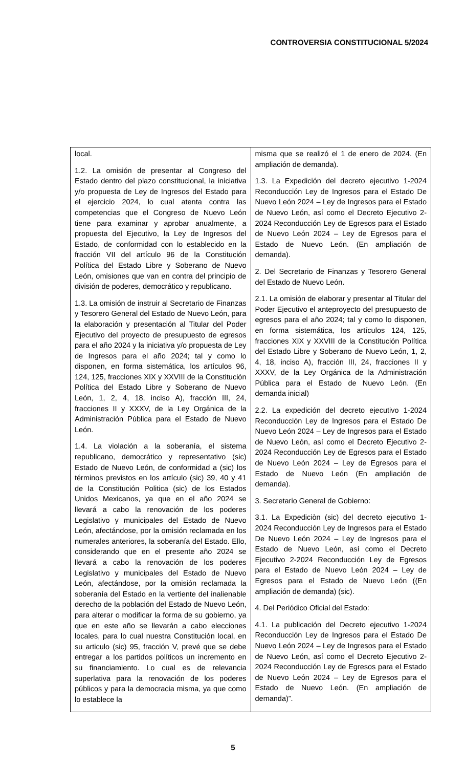CONTROVERSIA CONSTITUCIONAL 5/2024
| local. 1.2. La omisión de presentar al Congreso del Estado dentro del plazo constitucional, la iniciativa y/o propuesta de Ley de Ingresos del Estado para el ejercicio 2024, lo cual atenta contra las competencias que el Congreso de Nuevo León tiene para examinar y aprobar anualmente, a propuesta del Ejecutivo, la Ley de Ingresos del Estado, de conformidad con lo establecido en la fracción VII del artículo 96 de la Constitución Política del Estado Libre y Soberano de Nuevo León, omisiones que van en contra del principio de división de poderes, democrático y republicano. 1.3. La omisión de instruir al Secretario de Finanzas y Tesorero General del Estado de Nuevo León, para la elaboración y presentación al Titular del Poder Ejecutivo del proyecto de presupuesto de egresos para el año 2024 y la iniciativa y/o propuesta de Ley de Ingresos para el año 2024; tal y como lo disponen, en forma sistemática, los artículos 96, 124, 125, fracciones XIX y XXVIII de la Constitución Política del Estado Libre y Soberano de Nuevo León, 1, 2, 4, 18, inciso A), fracción III, 24, fracciones II y XXXV, de la Ley Orgánica de la Administración Pública para el Estado de Nuevo León. 1.4. La violación a la soberanía, el sistema republicano, democrático y representativo (sic) Estado de Nuevo León, de conformidad a (sic) los términos previstos en los artículo (sic) 39, 40 y 41 de la Constitución Politica (sic) de los Estados Unidos Mexicanos, ya que en el año 2024 se llevará a cabo la renovación de los poderes Legislativo y municipales del Estado de Nuevo León, afectándose, por la omisión reclamada en los numerales anteriores, la soberanía del Estado. Ello, considerando que en el presente año 2024 se llevará a cabo la renovación de los poderes Legislativo y municipales del Estado de Nuevo León, afectándose, por la omisión reclamada la soberanía del Estado en la vertiente del inalienable derecho de la población del Estado de Nuevo León, para alterar o modificar la forma de su gobierno, ya que en este año se llevarán a cabo elecciones locales, para lo cual nuestra Constitución local, en su articulo (sic) 95, fracción V, prevé que se debe entregar a los partidos políticos un incremento en su financiamiento. Lo cual es de relevancia superlativa para la renovación de los poderes públicos y para la democracia misma, ya que como lo establece la | misma que se realizó el 1 de enero de 2024. (En ampliación de demanda). 1.3. La Expedición del decreto ejecutivo 1-2024 Reconducción Ley de Ingresos para el Estado De Nuevo León 2024 – Ley de Ingresos para el Estado de Nuevo León, así como el Decreto Ejecutivo 2-2024 Reconducción Ley de Egresos para el Estado de Nuevo León 2024 – Ley de Egresos para el Estado de Nuevo León. (En ampliación de demanda). 2. Del Secretario de Finanzas y Tesorero General del Estado de Nuevo León. 2.1. La omisión de elaborar y presentar al Titular del Poder Ejecutivo el anteproyecto del presupuesto de egresos para el año 2024; tal y como lo disponen, en forma sistemática, los artículos 124, 125, fracciones XIX y XXVIII de la Constitución Política del Estado Libre y Soberano de Nuevo León, 1, 2, 4, 18, inciso A), fracción III, 24, fracciones II y XXXV, de la Ley Orgánica de la Administración Pública para el Estado de Nuevo León. (En demanda inicial) 2.2. La expedición del decreto ejecutivo 1-2024 Reconducción Ley de Ingresos para el Estado De Nuevo León 2024 – Ley de Ingresos para el Estado de Nuevo León, así como el Decreto Ejecutivo 2-2024 Reconducción Ley de Egresos para el Estado de Nuevo León 2024 – Ley de Egresos para el Estado de Nuevo León (En ampliación de demanda). 3. Secretario General de Gobierno: 3.1. La Expediciòn (sic) del decreto ejecutivo 1-2024 Reconducción Ley de Ingresos para el Estado De Nuevo León 2024 – Ley de Ingresos para el Estado de Nuevo León, así como el Decreto Ejecutivo 2-2024 Reconducción Ley de Egresos para el Estado de Nuevo León 2024 – Ley de Egresos para el Estado de Nuevo León ((En ampliación de demanda) (sic). 4. Del Periódico Oficial del Estado: 4.1. La publicación del Decreto ejecutivo 1-2024 Reconducción Ley de Ingresos para el Estado De Nuevo León 2024 – Ley de Ingresos para el Estado de Nuevo León, así como el Decreto Ejecutivo 2-2024 Reconducción Ley de Egresos para el Estado de Nuevo León 2024 – Ley de Egresos para el Estado de Nuevo León. (En ampliación de demanda)”. |
5